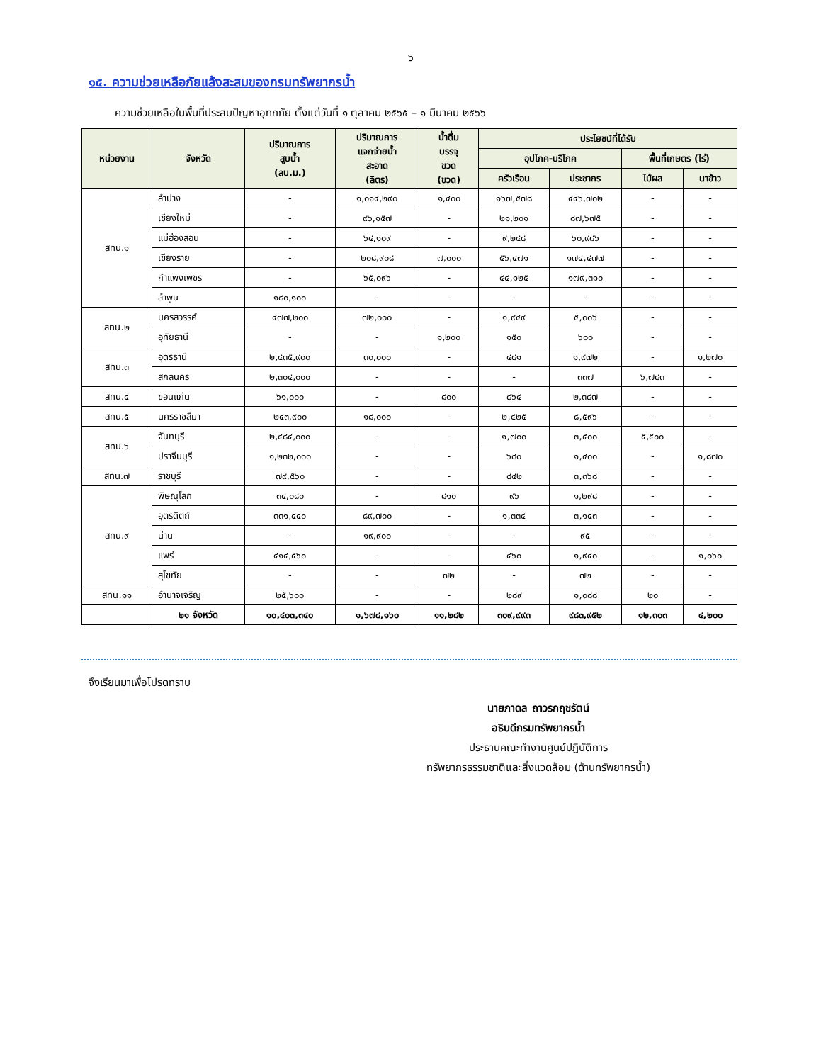๖
๑๕. ความช่วยเหลือภัยแล้งสะสมของกรมทรัพยากรน้ำ
ความช่วยเหลือในพื้นที่ประสบปัญหาอุทกภัย ตั้งแต่วันที่ ๑ ตุลาคม ๒๕๖๕ – ๑ มีนาคม ๒๕๖๖
| หน่วยงาน | จังหวัด | ปริมาณการ สูบน้ำ (ลบ.ม.) | ปริมาณการ แจกจ่ายน้ำ สะอาด (ลิตร) | น้ำดื่ม บรรจุ ขวด (ขวด) | ประโยชน์ที่ได้รับ | | | |
| --- | --- | --- | --- | --- | --- | --- | --- | --- |
| | | | | | อุปโภค-บริโภค | | พื้นที่เกษตร (ไร่) | |
| | | | | | ครัวเรือน | ประชากร | ไม้ผล | นาข้าว |
| สทน.๑ | ลำปาง | - | ๑,๐๑๔,๒๙๐ | ๑,๔๐๐ | ๑๖๗,๕๗๘ | ๔๔๖,๗๐๒ | - | - |
| | เชียงใหม่ | - | ๙๖,๑๕๗ | - | ๒๑,๒๐๑ | ๘๗,๖๗๕ | - | - |
| | แม่ฮ่องสอน | - | ๖๔,๑๐๙ | - | ๙,๒๔๘ | ๖๐,๙๘๖ | - | - |
| | เชียงราย | - | ๒๐๘,๙๐๘ | ๗,๐๐๐ | ๕๖,๔๗๑ | ๑๗๔,๔๗๗ | - | - |
| | กำแพงเพชร | - | ๖๕,๐๙๖ | - | ๔๔,๑๒๕ | ๑๗๙,๓๑๐ | - | - |
| | ลำพูน | ๑๘๐,๑๐๐ | - | - | - | - | - | - |
| สทน.๒ | นครสวรรค์ | ๔๗๗,๒๐๐ | ๗๒,๐๐๐ | - | ๑,๙๔๙ | ๕,๐๐๖ | - | - |
| | อุทัยธานี | - | - | ๑,๒๐๐ | ๑๕๐ | ๖๐๐ | - | - |
| สทน.๓ | อุดรธานี | ๒,๔๓๕,๙๐๐ | ๓๐,๐๐๐ | - | ๔๘๑ | ๑,๙๗๒ | - | ๑,๒๗๐ |
| | สกลนคร | ๒,๓๐๔,๐๐๐ | - | - | - | ๓๓๗ | ๖,๗๘๓ | - |
| สทน.๔ | ขอนแก่น | ๖๑,๐๐๐ | - | ๘๐๐ | ๘๖๔ | ๒,๓๘๗ | - | - |
| สทน.๕ | นครราชสีมา | ๒๔๓,๙๐๐ | ๑๘,๐๐๐ | - | ๒,๔๒๕ | ๘,๕๙๖ | - | - |
| สทน.๖ | จันทบุรี | ๒,๔๘๔,๐๐๐ | - | - | ๑,๗๐๐ | ๓,๕๐๐ | ๕,๕๐๐ | - |
| | ปราจีนบุรี | ๑,๒๓๒,๐๐๐ | - | - | ๖๘๐ | ๑,๔๐๐ | - | ๑,๘๗๐ |
| สทน.๗ | ราชบุรี | ๗๙,๕๖๐ | - | - | ๘๔๒ | ๓,๓๖๘ | - | - |
| สทน.๙ | พิษณุโลก | ๓๔,๐๘๐ | - | ๘๑๐ | ๙๖ | ๑,๒๙๘ | - | - |
| | อุตรดิตถ์ | ๓๓๑,๔๔๐ | ๘๙,๗๐๐ | - | ๑,๓๓๔ | ๓,๑๔๓ | - | - |
| | น่าน | - | ๑๙,๙๐๐ | - | - | ๙๕ | - | - |
| | แพร่ | ๔๑๔,๕๖๐ | - | - | ๔๖๐ | ๑,๙๔๐ | - | ๑,๐๖๐ |
| | สุโขทัย | - | - | ๗๒ | - | ๗๒ | - | - |
| สทน.๑๑ | อำนาจเจริญ | ๒๕,๖๐๐ | - | - | ๒๘๙ | ๑,๐๘๘ | ๒๐ | - |
| | ๒๑ จังหวัด | ๑๐,๔๐๓,๓๔๐ | ๑,๖๗๘,๑๖๐ | ๑๑,๒๘๒ | ๓๐๙,๙๙๓ | ๙๘๓,๙๕๒ | ๑๒,๓๐๓ | ๔,๒๐๐ |
จึงเรียนมาเพื่อโปรดทราบ
นายภาดล ถาวรกฤชรัตน์
อธิบดีกรมทรัพยากรน้ำ
ประธานคณะทำงานศูนย์ปฏิบัติการ
ทรัพยากรธรรมชาติและสิ่งแวดล้อม (ด้านทรัพยากรน้ำ)